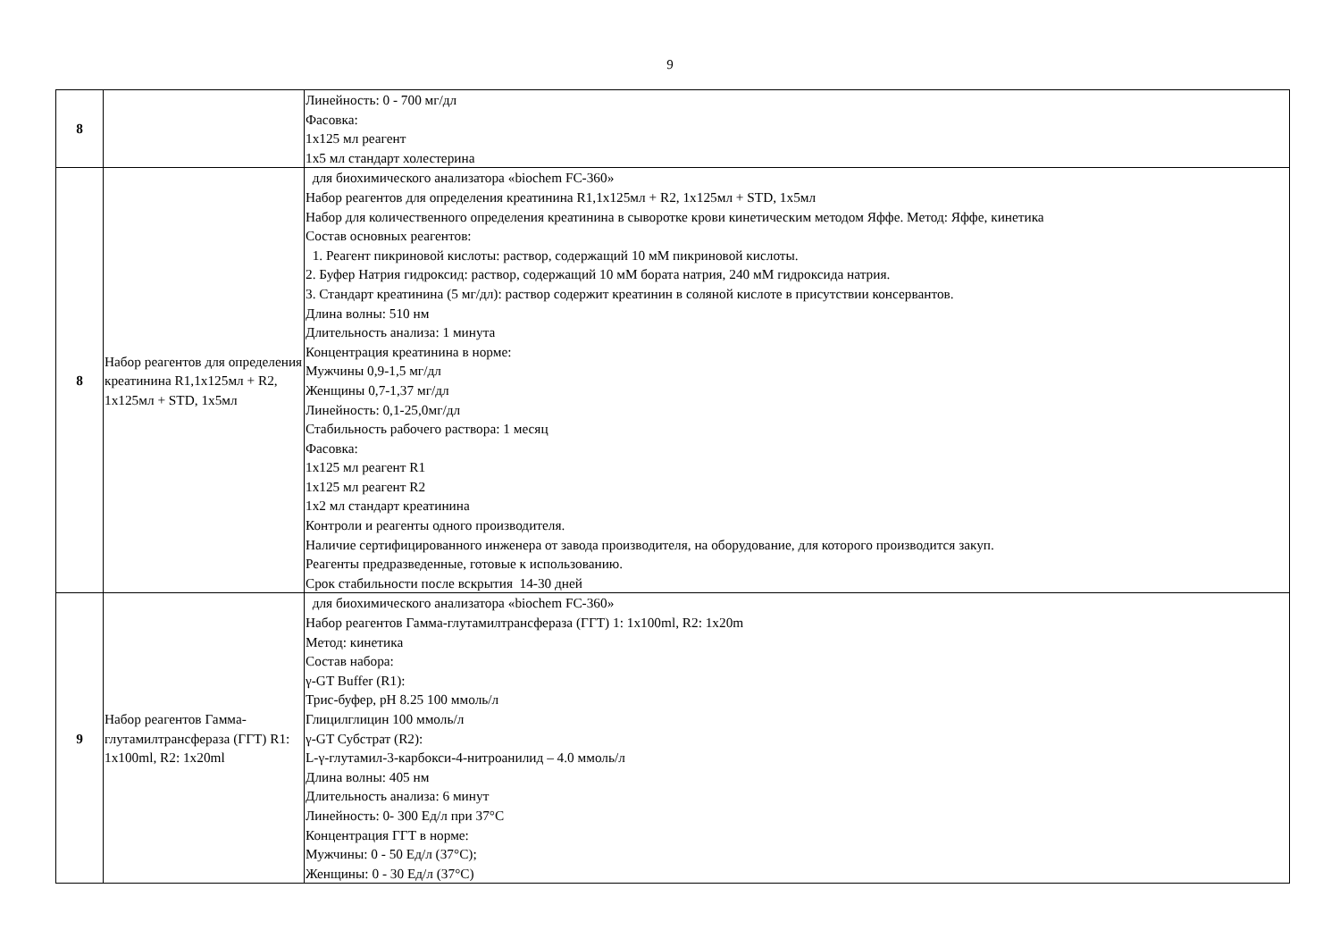9
| 8 | | Линейность: 0 - 700 мг/дл Фасовка: 1х125 мл реагент 1х5 мл стандарт холестерина |
| 8 | Набор реагентов для определения креатинина R1,1x125мл + R2, 1x125мл + STD, 1x5мл | для биохимического анализатора «biochem FC-360» Набор реагентов для определения креатинина R1,1x125мл + R2, 1x125мл + STD, 1x5мл Набор для количественного определения креатинина в сыворотке крови кинетическим методом Яффе. Метод: Яффе, кинетика Состав основных реагентов: 1. Реагент пикриновой кислоты: раствор, содержащий 10 мМ пикриновой кислоты. 2. Буфер Натрия гидроксид: раствор, содержащий 10 мМ бората натрия, 240 мМ гидроксида натрия. 3. Стандарт креатинина (5 мг/дл): раствор содержит креатинин в соляной кислоте в присутствии консервантов. Длина волны: 510 нм Длительность анализа: 1 минута Концентрация креатинина в норме: Мужчины 0,9-1,5 мг/дл Женщины 0,7-1,37 мг/дл Линейность: 0,1-25,0мг/дл Стабильность рабочего раствора: 1 месяц Фасовка: 1х125 мл реагент R1 1х125 мл реагент R2 1х2 мл стандарт креатинина Контроли и реагенты одного производителя. Наличие сертифицированного инженера от завода производителя, на оборудование, для которого производится закуп. Реагенты предразведенные, готовые к использованию. Срок стабильности после вскрытия 14-30 дней |
| 9 | Набор реагентов Гамма-глутамилтрансфераза (ГГТ) R1: 1x100ml, R2: 1x20ml | для биохимического анализатора «biochem FC-360» Набор реагентов Гамма-глутамилтрансфераза (ГГТ) 1: 1x100ml, R2: 1x20m Метод: кинетика Состав набора: γ-GT Buffer (R1): Трис-буфер, pH 8.25 100 ммоль/л Глицилглицин 100 ммоль/л γ-GT Субстрат (R2): L-γ-глутамил-3-карбокси-4-нитроанилид – 4.0 ммоль/л Длина волны: 405 нм Длительность анализа: 6 минут Линейность: 0- 300 Ед/л при 37°С Концентрация ГГТ в норме: Мужчины: 0 - 50 Ед/л (37°С); Женщины: 0 - 30 Ед/л (37°С) |